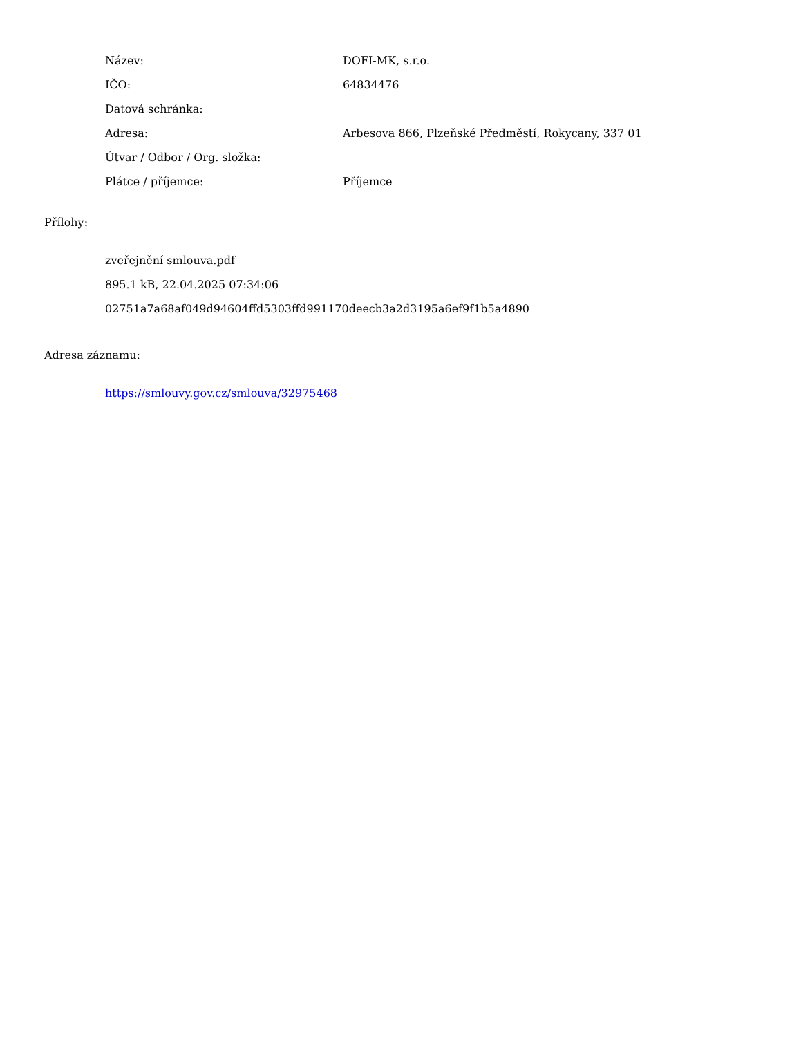| Název: | DOFI-MK, s.r.o. |
| IČO: | 64834476 |
| Datová schránka: | |
| Adresa: | Arbesova 866, Plzeňské Předměstí, Rokycany, 337 01 |
| Útvar / Odbor / Org. složka: | |
| Plátce / příjemce: | Příjemce |
Přílohy:
zveřejnění smlouva.pdf
895.1 kB, 22.04.2025 07:34:06
02751a7a68af049d94604ffd5303ffd991170deecb3a2d3195a6ef9f1b5a4890
Adresa záznamu:
https://smlouvy.gov.cz/smlouva/32975468